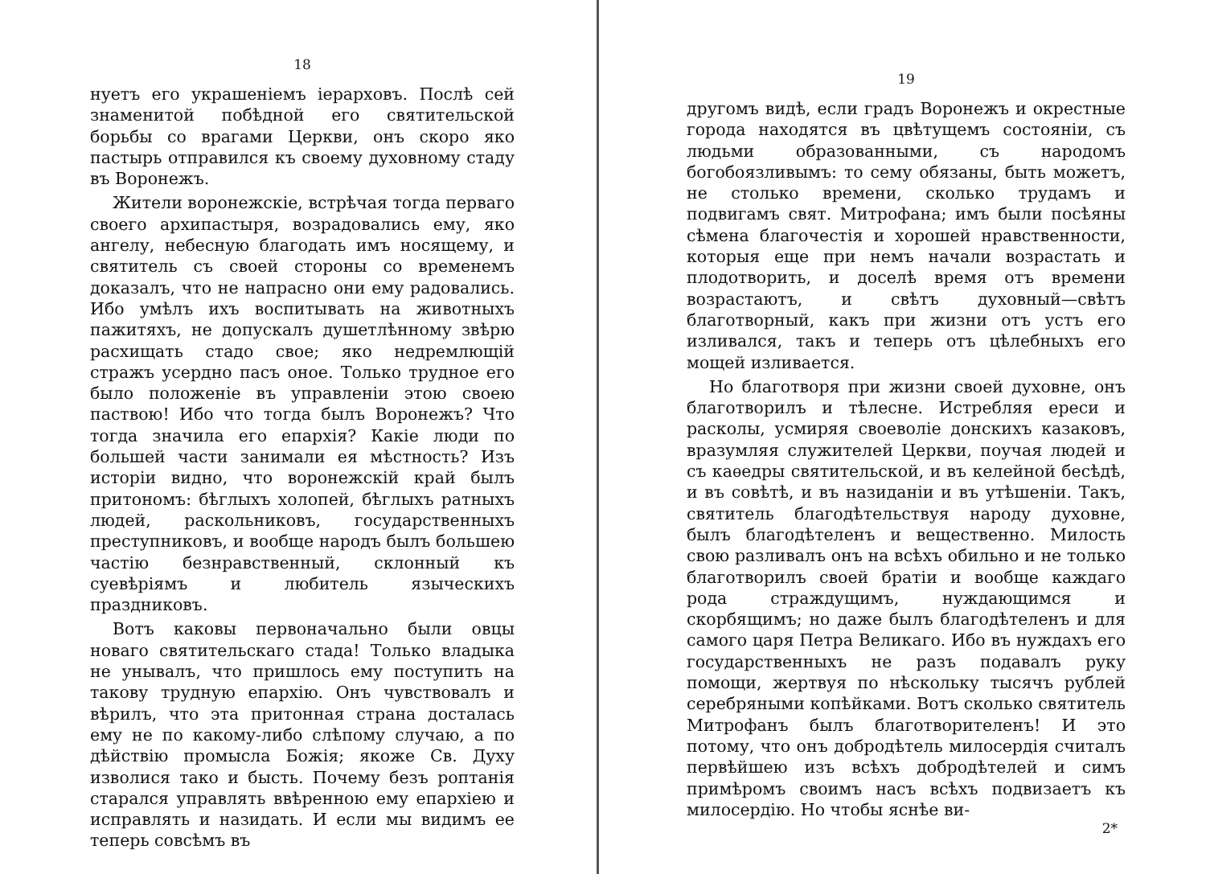18
нуетъ его украшеніемъ іерарховъ. Послѣ сей знаменитой побѣдной его святительской борьбы со врагами Церкви, онъ скоро яко пастырь отправился къ своему духовному стаду въ Воронежъ.
Жители воронежскіе, встрѣчая тогда перваго своего архипастыря, возрадовались ему, яко ангелу, небесную благодать имъ носящему, и святитель съ своей стороны со временемъ доказалъ, что не напрасно они ему радовались. Ибо умѣлъ ихъ воспитывать на животныхъ пажитяхъ, не допускалъ душетлѣнному звѣрю расхищать стадо свое; яко недремлющій стражъ усердно пасъ оное. Только трудное его было положеніе въ управленіи этою своею паствою! Ибо что тогда былъ Воронежъ? Что тогда значила его епархія? Какіе люди по большей части занимали ея мѣстность? Изъ исторіи видно, что воронежскій край былъ притономъ: бѣглыхъ холопей, бѣглыхъ ратныхъ людей, раскольниковъ, государственныхъ преступниковъ, и вообще народъ былъ большею частію безнравственный, склонный къ суевѣріямъ и любитель языческихъ праздниковъ.
Вотъ каковы первоначально были овцы новаго святительскаго стада! Только владыка не унывалъ, что пришлось ему поступить на такову трудную епархію. Онъ чувствовалъ и вѣрилъ, что эта притонная страна досталась ему не по какому-либо слѣпому случаю, а по дѣйствію промысла Божія; якоже Св. Духу изволися тако и бысть. Почему безъ роптанія старался управлять ввѣренною ему епархіею и исправлять и назидать. И если мы видимъ ее теперь совсѣмъ въ
19
другомъ видѣ, если градъ Воронежъ и окрестные города находятся въ цвѣтущемъ состояніи, съ людьми образованными, съ народомъ богобоязливымъ: то сему обязаны, быть можетъ, не столько времени, сколько трудамъ и подвигамъ свят. Митрофана; имъ были посѣяны сѣмена благочестія и хорошей нравственности, которыя еще при немъ начали возрастать и плодотворить, и доселѣ время отъ времени возрастаютъ, и свѣтъ духовный—свѣтъ благотворный, какъ при жизни отъ устъ его изливался, такъ и теперь отъ цѣлебныхъ его мощей изливается.
Но благотворя при жизни своей духовне, онъ благотворилъ и тѣлесне. Истребляя ереси и расколы, усмиряя своеволіе донскихъ казаковъ, вразумляя служителей Церкви, поучая людей и съ каѳедры святительской, и въ келейной бесѣдѣ, и въ совѣтѣ, и въ назиданіи и въ утѣшеніи. Такъ, святитель благодѣтельствуя народу духовне, былъ благодѣтеленъ и вещественно. Милость свою разливалъ онъ на всѣхъ обильно и не только благотворилъ своей братіи и вообще каждаго рода страждущимъ, нуждающимся и скорбящимъ; но даже былъ благодѣтеленъ и для самого царя Петра Великаго. Ибо въ нуждахъ его государственныхъ не разъ подавалъ руку помощи, жертвуя по нѣскольку тысячъ рублей серебряными копѣйками. Вотъ сколько святитель Митрофанъ былъ благотворителенъ! И это потому, что онъ добродѣтель милосердія считалъ первѣйшею изъ всѣхъ добродѣтелей и симъ примѣромъ своимъ насъ всѣхъ подвизаетъ къ милосердію. Но чтобы яснѣе ви-
2*